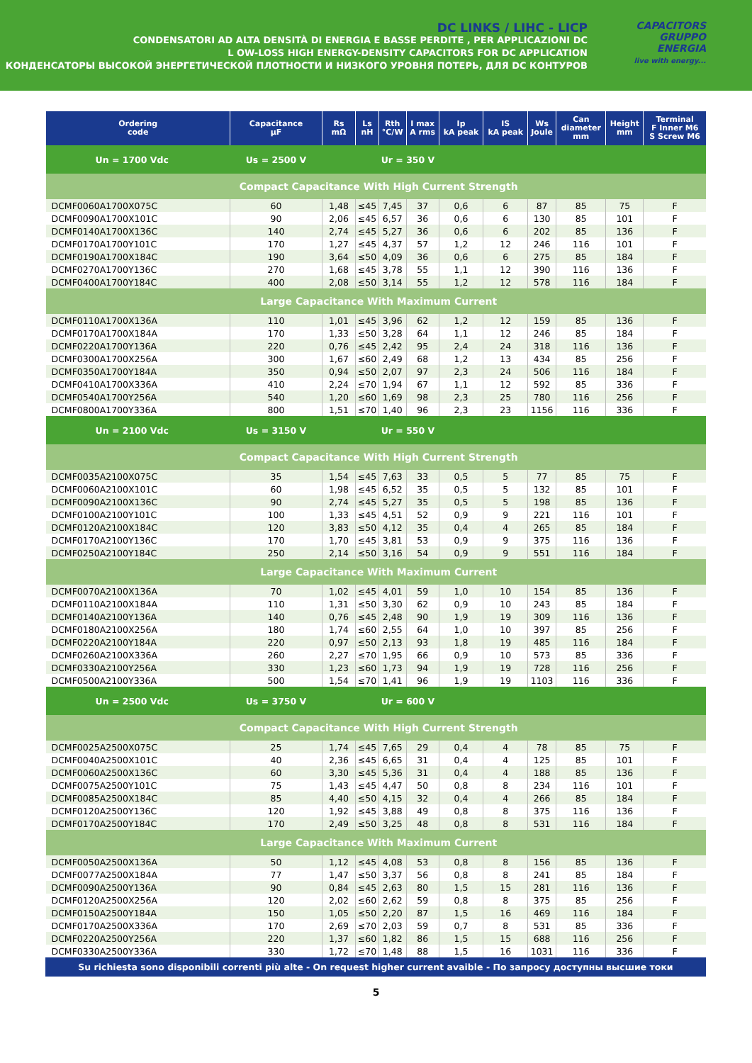DC LINKS / LIHC - LICP
CONDENSATORI AD ALTA DENSITÀ DI ENERGIA E BASSE PERDITE , PER APPLICAZIONI DC
L OW-LOSS HIGH ENERGY-DENSITY CAPACITORS FOR DC APPLICATION
КОНДЕНСАТОРЫ ВЫСОКОЙ ЭНЕРГЕТИЧЕСКОЙ ПЛОТНОСТИ И НИЗКОГО УРОВНЯ ПОТЕРЬ, ДЛЯ DC КОНТУРОВ
CAPACITORS
GRUPPO
ENERGIA
live with energy...
| Ordering code | Capacitance µF | Rs mΩ | Ls nH | Rth °C/W | I max A rms | Ip kA peak | IS kA peak | Ws Joule | Can diameter mm | Height mm | Terminal F Inner M6 S Screw M6 |
| --- | --- | --- | --- | --- | --- | --- | --- | --- | --- | --- | --- |
| Un = 1700 Vdc Us = 2500 V | | | Ur = 350 V | | | | | | | | |
| Compact Capacitance With High Current Strength | | | | | | | | | | | |
| DCMF0060A1700X075C | 60 | 1,48 | ≤45 | 7,45 | 37 | 0,6 | 6 | 87 | 85 | 75 | F |
| DCMF0090A1700X101C | 90 | 2,06 | ≤45 | 6,57 | 36 | 0,6 | 6 | 130 | 85 | 101 | F |
| DCMF0140A1700X136C | 140 | 2,74 | ≤45 | 5,27 | 36 | 0,6 | 6 | 202 | 85 | 136 | F |
| DCMF0170A1700Y101C | 170 | 1,27 | ≤45 | 4,37 | 57 | 1,2 | 12 | 246 | 116 | 101 | F |
| DCMF0190A1700X184C | 190 | 3,64 | ≤50 | 4,09 | 36 | 0,6 | 6 | 275 | 85 | 184 | F |
| DCMF0270A1700Y136C | 270 | 1,68 | ≤45 | 3,78 | 55 | 1,1 | 12 | 390 | 116 | 136 | F |
| DCMF0400A1700Y184C | 400 | 2,08 | ≤50 | 3,14 | 55 | 1,2 | 12 | 578 | 116 | 184 | F |
| Large Capacitance With Maximum Current | | | | | | | | | | | |
| DCMF0110A1700X136A | 110 | 1,01 | ≤45 | 3,96 | 62 | 1,2 | 12 | 159 | 85 | 136 | F |
| DCMF0170A1700X184A | 170 | 1,33 | ≤50 | 3,28 | 64 | 1,1 | 12 | 246 | 85 | 184 | F |
| DCMF0220A1700Y136A | 220 | 0,76 | ≤45 | 2,42 | 95 | 2,4 | 24 | 318 | 116 | 136 | F |
| DCMF0300A1700X256A | 300 | 1,67 | ≤60 | 2,49 | 68 | 1,2 | 13 | 434 | 85 | 256 | F |
| DCMF0350A1700Y184A | 350 | 0,94 | ≤50 | 2,07 | 97 | 2,3 | 24 | 506 | 116 | 184 | F |
| DCMF0410A1700X336A | 410 | 2,24 | ≤70 | 1,94 | 67 | 1,1 | 12 | 592 | 85 | 336 | F |
| DCMF0540A1700Y256A | 540 | 1,20 | ≤60 | 1,69 | 98 | 2,3 | 25 | 780 | 116 | 256 | F |
| DCMF0800A1700Y336A | 800 | 1,51 | ≤70 | 1,40 | 96 | 2,3 | 23 | 1156 | 116 | 336 | F |
| Un = 2100 Vdc Us = 3150 V | | | Ur = 550 V | | | | | | | | |
| Compact Capacitance With High Current Strength | | | | | | | | | | | |
| DCMF0035A2100X075C | 35 | 1,54 | ≤45 | 7,63 | 33 | 0,5 | 5 | 77 | 85 | 75 | F |
| DCMF0060A2100X101C | 60 | 1,98 | ≤45 | 6,52 | 35 | 0,5 | 5 | 132 | 85 | 101 | F |
| DCMF0090A2100X136C | 90 | 2,74 | ≤45 | 5,27 | 35 | 0,5 | 5 | 198 | 85 | 136 | F |
| DCMF0100A2100Y101C | 100 | 1,33 | ≤45 | 4,51 | 52 | 0,9 | 9 | 221 | 116 | 101 | F |
| DCMF0120A2100X184C | 120 | 3,83 | ≤50 | 4,12 | 35 | 0,4 | 4 | 265 | 85 | 184 | F |
| DCMF0170A2100Y136C | 170 | 1,70 | ≤45 | 3,81 | 53 | 0,9 | 9 | 375 | 116 | 136 | F |
| DCMF0250A2100Y184C | 250 | 2,14 | ≤50 | 3,16 | 54 | 0,9 | 9 | 551 | 116 | 184 | F |
| Large Capacitance With Maximum Current | | | | | | | | | | | |
| DCMF0070A2100X136A | 70 | 1,02 | ≤45 | 4,01 | 59 | 1,0 | 10 | 154 | 85 | 136 | F |
| DCMF0110A2100X184A | 110 | 1,31 | ≤50 | 3,30 | 62 | 0,9 | 10 | 243 | 85 | 184 | F |
| DCMF0140A2100Y136A | 140 | 0,76 | ≤45 | 2,48 | 90 | 1,9 | 19 | 309 | 116 | 136 | F |
| DCMF0180A2100X256A | 180 | 1,74 | ≤60 | 2,55 | 64 | 1,0 | 10 | 397 | 85 | 256 | F |
| DCMF0220A2100Y184A | 220 | 0,97 | ≤50 | 2,13 | 93 | 1,8 | 19 | 485 | 116 | 184 | F |
| DCMF0260A2100X336A | 260 | 2,27 | ≤70 | 1,95 | 66 | 0,9 | 10 | 573 | 85 | 336 | F |
| DCMF0330A2100Y256A | 330 | 1,23 | ≤60 | 1,73 | 94 | 1,9 | 19 | 728 | 116 | 256 | F |
| DCMF0500A2100Y336A | 500 | 1,54 | ≤70 | 1,41 | 96 | 1,9 | 19 | 1103 | 116 | 336 | F |
| Un = 2500 Vdc Us = 3750 V | | | Ur = 600 V | | | | | | | | |
| Compact Capacitance With High Current Strength | | | | | | | | | | | |
| DCMF0025A2500X075C | 25 | 1,74 | ≤45 | 7,65 | 29 | 0,4 | 4 | 78 | 85 | 75 | F |
| DCMF0040A2500X101C | 40 | 2,36 | ≤45 | 6,65 | 31 | 0,4 | 4 | 125 | 85 | 101 | F |
| DCMF0060A2500X136C | 60 | 3,30 | ≤45 | 5,36 | 31 | 0,4 | 4 | 188 | 85 | 136 | F |
| DCMF0075A2500Y101C | 75 | 1,43 | ≤45 | 4,47 | 50 | 0,8 | 8 | 234 | 116 | 101 | F |
| DCMF0085A2500X184C | 85 | 4,40 | ≤50 | 4,15 | 32 | 0,4 | 4 | 266 | 85 | 184 | F |
| DCMF0120A2500Y136C | 120 | 1,92 | ≤45 | 3,88 | 49 | 0,8 | 8 | 375 | 116 | 136 | F |
| DCMF0170A2500Y184C | 170 | 2,49 | ≤50 | 3,25 | 48 | 0,8 | 8 | 531 | 116 | 184 | F |
| Large Capacitance With Maximum Current | | | | | | | | | | | |
| DCMF0050A2500X136A | 50 | 1,12 | ≤45 | 4,08 | 53 | 0,8 | 8 | 156 | 85 | 136 | F |
| DCMF0077A2500X184A | 77 | 1,47 | ≤50 | 3,37 | 56 | 0,8 | 8 | 241 | 85 | 184 | F |
| DCMF0090A2500Y136A | 90 | 0,84 | ≤45 | 2,63 | 80 | 1,5 | 15 | 281 | 116 | 136 | F |
| DCMF0120A2500X256A | 120 | 2,02 | ≤60 | 2,62 | 59 | 0,8 | 8 | 375 | 85 | 256 | F |
| DCMF0150A2500Y184A | 150 | 1,05 | ≤50 | 2,20 | 87 | 1,5 | 16 | 469 | 116 | 184 | F |
| DCMF0170A2500X336A | 170 | 2,69 | ≤70 | 2,03 | 59 | 0,7 | 8 | 531 | 85 | 336 | F |
| DCMF0220A2500Y256A | 220 | 1,37 | ≤60 | 1,82 | 86 | 1,5 | 15 | 688 | 116 | 256 | F |
| DCMF0330A2500Y336A | 330 | 1,72 | ≤70 | 1,48 | 88 | 1,5 | 16 | 1031 | 116 | 336 | F |
Su richiesta sono disponibili correnti più alte - On request higher current avaible - По запросу доступны высшие токи
5